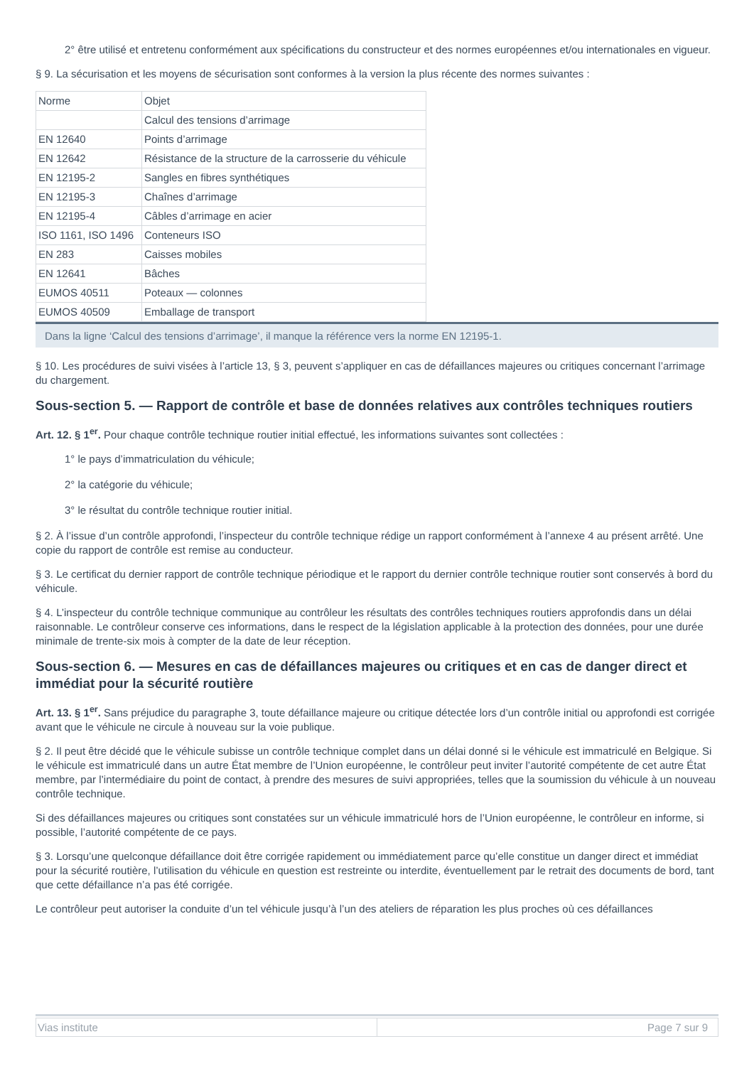2° être utilisé et entretenu conformément aux spécifications du constructeur et des normes européennes et/ou internationales en vigueur.
§ 9. La sécurisation et les moyens de sécurisation sont conformes à la version la plus récente des normes suivantes :
| Norme | Objet |
| | Calcul des tensions d’arrimage |
| EN 12640 | Points d’arrimage |
| EN 12642 | Résistance de la structure de la carrosserie du véhicule |
| EN 12195-2 | Sangles en fibres synthétiques |
| EN 12195-3 | Chaînes d’arrimage |
| EN 12195-4 | Câbles d’arrimage en acier |
| ISO 1161, ISO 1496 | Conteneurs ISO |
| EN 283 | Caisses mobiles |
| EN 12641 | Bâches |
| EUMOS 40511 | Poteaux — colonnes |
| EUMOS 40509 | Emballage de transport |
Dans la ligne ‘Calcul des tensions d’arrimage’, il manque la référence vers la norme EN 12195-1.
§ 10. Les procédures de suivi visées à l’article 13, § 3, peuvent s’appliquer en cas de défaillances majeures ou critiques concernant l’arrimage du chargement.
Sous-section 5. — Rapport de contrôle et base de données relatives aux contrôles techniques routiers
Art. 12. § 1<sup>er</sup>. Pour chaque contrôle technique routier initial effectué, les informations suivantes sont collectées :
1° le pays d’immatriculation du véhicule;
2° la catégorie du véhicule;
3° le résultat du contrôle technique routier initial.
§ 2. À l’issue d’un contrôle approfondi, l’inspecteur du contrôle technique rédige un rapport conformément à l’annexe 4 au présent arrêté. Une copie du rapport de contrôle est remise au conducteur.
§ 3. Le certificat du dernier rapport de contrôle technique périodique et le rapport du dernier contrôle technique routier sont conservés à bord du véhicule.
§ 4. L’inspecteur du contrôle technique communique au contrôleur les résultats des contrôles techniques routiers approfondis dans un délai raisonnable. Le contrôleur conserve ces informations, dans le respect de la législation applicable à la protection des données, pour une durée minimale de trente-six mois à compter de la date de leur réception.
Sous-section 6. — Mesures en cas de défaillances majeures ou critiques et en cas de danger direct et immédiat pour la sécurité routière
Art. 13. § 1<sup>er</sup>. Sans préjudice du paragraphe 3, toute défaillance majeure ou critique détectée lors d’un contrôle initial ou approfondi est corrigée avant que le véhicule ne circule à nouveau sur la voie publique.
§ 2. Il peut être décidé que le véhicule subisse un contrôle technique complet dans un délai donné si le véhicule est immatriculé en Belgique. Si le véhicule est immatriculé dans un autre État membre de l’Union européenne, le contrôleur peut inviter l’autorité compétente de cet autre État membre, par l’intermédiaire du point de contact, à prendre des mesures de suivi appropriées, telles que la soumission du véhicule à un nouveau contrôle technique.
Si des défaillances majeures ou critiques sont constatées sur un véhicule immatriculé hors de l’Union européenne, le contrôleur en informe, si possible, l’autorité compétente de ce pays.
§ 3. Lorsqu’une quelconque défaillance doit être corrigée rapidement ou immédiatement parce qu’elle constitue un danger direct et immédiat pour la sécurité routière, l’utilisation du véhicule en question est restreinte ou interdite, éventuellement par le retrait des documents de bord, tant que cette défaillance n’a pas été corrigée.
Le contrôleur peut autoriser la conduite d’un tel véhicule jusqu’à l’un des ateliers de réparation les plus proches où ces défaillances
| Vias institute | Page 7 sur 9 |